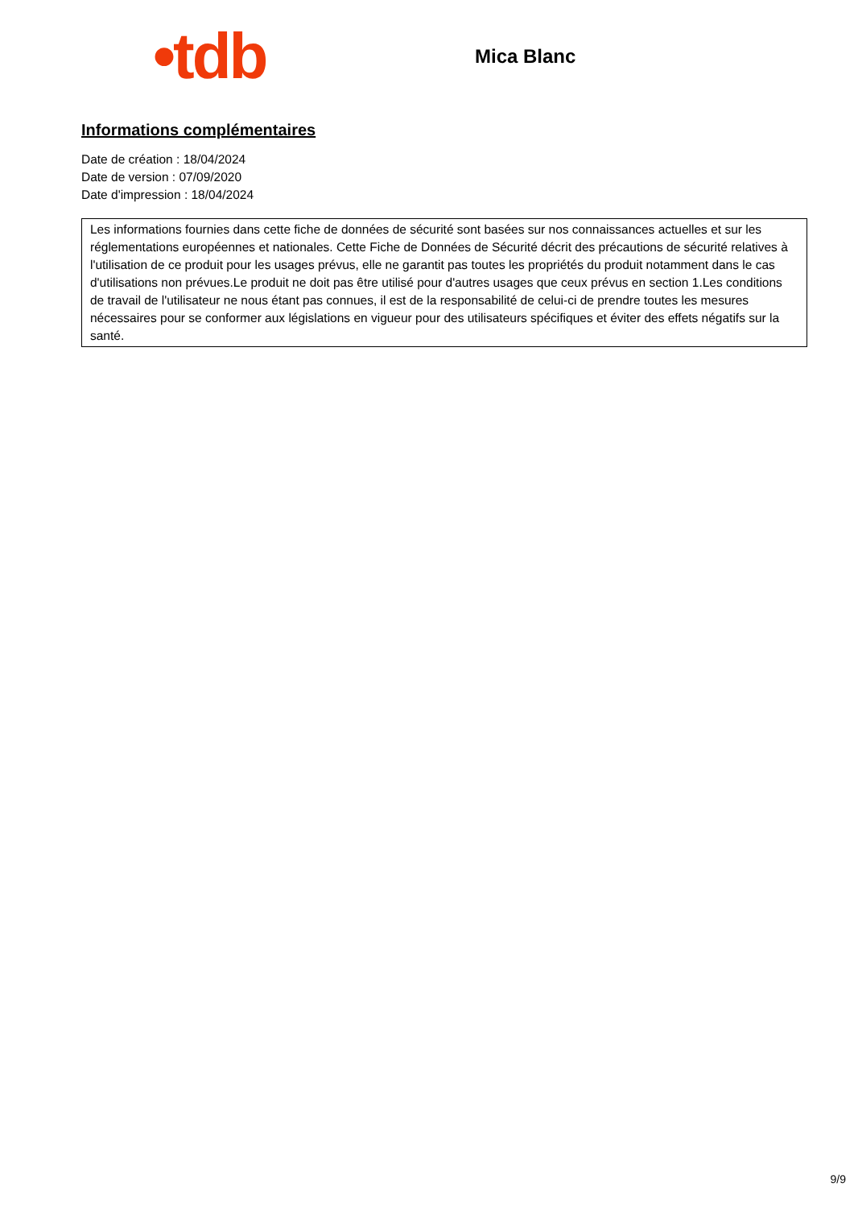•tdb
Mica Blanc
Informations complémentaires
Date de création : 18/04/2024
Date de version : 07/09/2020
Date d'impression : 18/04/2024
Les informations fournies dans cette fiche de données de sécurité sont basées sur nos connaissances actuelles et sur les réglementations européennes et nationales. Cette Fiche de Données de Sécurité décrit des précautions de sécurité relatives à l'utilisation de ce produit pour les usages prévus, elle ne garantit pas toutes les propriétés du produit notamment dans le cas d'utilisations non prévues.Le produit ne doit pas être utilisé pour d'autres usages que ceux prévus en section 1.Les conditions de travail de l'utilisateur ne nous étant pas connues, il est de la responsabilité de celui-ci de prendre toutes les mesures nécessaires pour se conformer aux législations en vigueur pour des utilisateurs spécifiques et éviter des effets négatifs sur la santé.
9/9